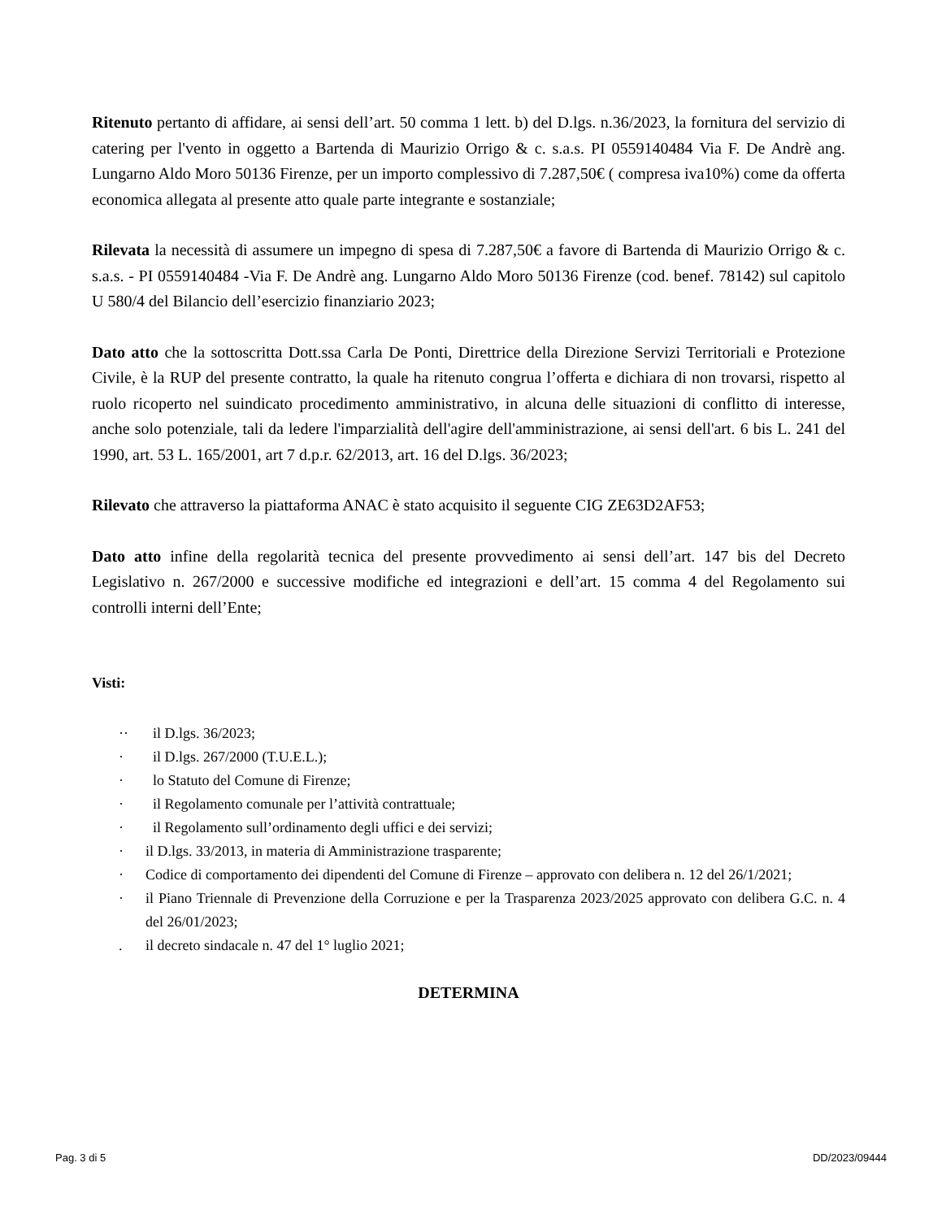Ritenuto pertanto di affidare, ai sensi dell’art. 50 comma 1 lett. b) del D.lgs. n.36/2023, la fornitura del servizio di catering per l'vento in oggetto a Bartenda di Maurizio Orrigo & c. s.a.s. PI 0559140484 Via F. De Andrè ang. Lungarno Aldo Moro 50136 Firenze, per un importo complessivo di 7.287,50€ ( compresa iva10%) come da offerta economica allegata al presente atto quale parte integrante e sostanziale;
Rilevata la necessità di assumere un impegno di spesa di 7.287,50€ a favore di Bartenda di Maurizio Orrigo & c. s.a.s. - PI 0559140484 -Via F. De Andrè ang. Lungarno Aldo Moro 50136 Firenze (cod. benef. 78142) sul capitolo U 580/4 del Bilancio dell’esercizio finanziario 2023;
Dato atto che la sottoscritta Dott.ssa Carla De Ponti, Direttrice della Direzione Servizi Territoriali e Protezione Civile, è la RUP del presente contratto, la quale ha ritenuto congrua l’offerta e dichiara di non trovarsi, rispetto al ruolo ricoperto nel suindicato procedimento amministrativo, in alcuna delle situazioni di conflitto di interesse, anche solo potenziale, tali da ledere l'imparzialità dell'agire dell'amministrazione, ai sensi dell'art. 6 bis L. 241 del 1990, art. 53 L. 165/2001, art 7 d.p.r. 62/2013, art. 16 del D.lgs. 36/2023;
Rilevato che attraverso la piattaforma ANAC è stato acquisito il seguente CIG ZE63D2AF53;
Dato atto infine della regolarità tecnica del presente provvedimento ai sensi dell’art. 147 bis del Decreto Legislativo n. 267/2000 e successive modifiche ed integrazioni e dell’art. 15 comma 4 del Regolamento sui controlli interni dell’Ente;
Visti:
·· il D.lgs. 36/2023;
· il D.lgs. 267/2000 (T.U.E.L.);
· lo Statuto del Comune di Firenze;
· il Regolamento comunale per l’attività contrattuale;
· il Regolamento sull’ordinamento degli uffici e dei servizi;
· il D.lgs. 33/2013, in materia di Amministrazione trasparente;
· Codice di comportamento dei dipendenti del Comune di Firenze – approvato con delibera n. 12 del 26/1/2021;
· il Piano Triennale di Prevenzione della Corruzione e per la Trasparenza 2023/2025 approvato con delibera G.C. n. 4 del 26/01/2023;
. il decreto sindacale n. 47 del 1° luglio 2021;
DETERMINA
Pag. 3 di 5 DD/2023/09444